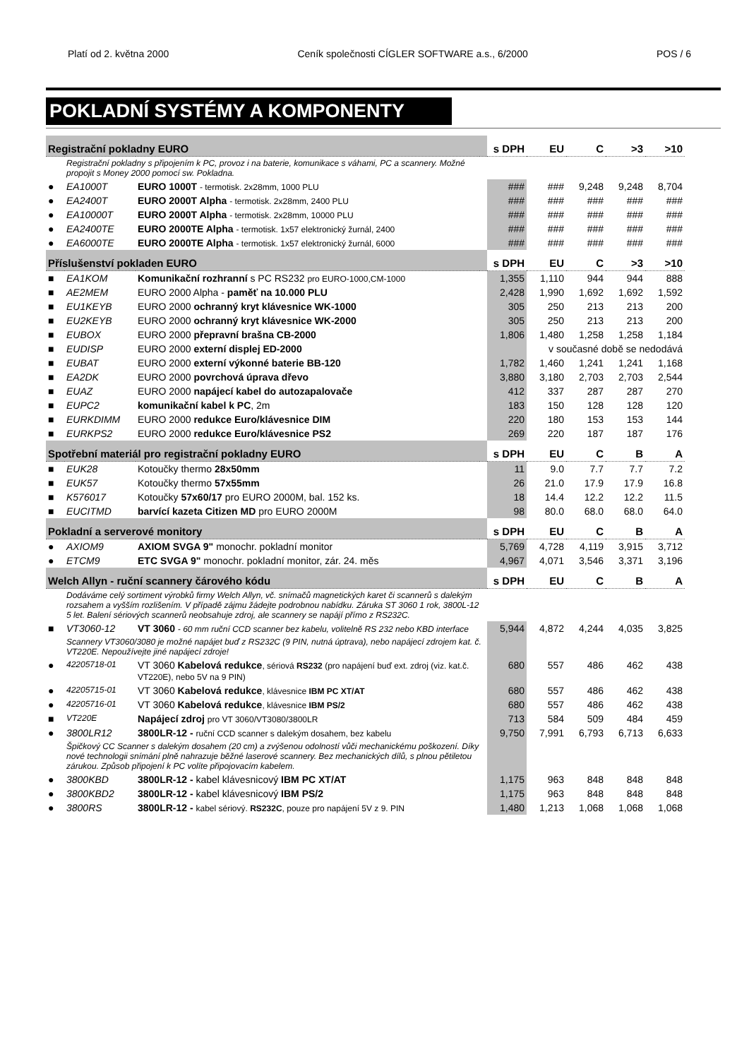Platí od 2. května 2000 Ceník společnosti CÍGLER SOFTWARE a.s., 6/2000 POS / 6
POKLADNÍ SYSTÉMY A KOMPONENTY
| Registrační pokladny EURO | | | | s DPH | EU | C | >3 | >10 |
| | Registrační pokladny s připojením k PC, provoz i na baterie, komunikace s váhami, PC a scannery. Možné propojit s Money 2000 pomocí sw. Pokladna. | | | | | | | |
| ● | EA1000T | EURO 1000T - termotisk. 2x28mm, 1000 PLU | | ### | ### | 9,248 | 9,248 | 8,704 |
| ● | EA2400T | EURO 2000T Alpha - termotisk. 2x28mm, 2400 PLU | | ### | ### | ### | ### | ### |
| ● | EA10000T | EURO 2000T Alpha - termotisk. 2x28mm, 10000 PLU | | ### | ### | ### | ### | ### |
| ● | EA2400TE | EURO 2000TE Alpha - termotisk. 1x57 elektronický žurnál, 2400 | | ### | ### | ### | ### | ### |
| ● | EA6000TE | EURO 2000TE Alpha - termotisk. 1x57 elektronický žurnál, 6000 | | ### | ### | ### | ### | ### |
| Příslušenství pokladen EURO | | | | s DPH | EU | C | >3 | >10 |
| ■ | EA1KOM | Komunikační rozhranní s PC RS232 pro EURO-1000,CM-1000 | | 1,355 | 1,110 | 944 | 944 | 888 |
| ■ | AE2MEM | EURO 2000 Alpha - paměť na 10.000 PLU | | 2,428 | 1,990 | 1,692 | 1,692 | 1,592 |
| ■ | EU1KEYB | EURO 2000 ochranný kryt klávesnice WK-1000 | | 305 | 250 | 213 | 213 | 200 |
| ■ | EU2KEYB | EURO 2000 ochranný kryt klávesnice WK-2000 | | 305 | 250 | 213 | 213 | 200 |
| ■ | EUBOX | EURO 2000 přepravní brašna CB-2000 | | 1,806 | 1,480 | 1,258 | 1,258 | 1,184 |
| ■ | EUDISP | EURO 2000 externí displej ED-2000 | | | v současné době se nedodává | | | |
| ■ | EUBAT | EURO 2000 externí výkonné baterie BB-120 | | 1,782 | 1,460 | 1,241 | 1,241 | 1,168 |
| ■ | EA2DK | EURO 2000 povrchová úprava dřevo | | 3,880 | 3,180 | 2,703 | 2,703 | 2,544 |
| ■ | EUAZ | EURO 2000 napájecí kabel do autozapalovače | | 412 | 337 | 287 | 287 | 270 |
| ■ | EUPC2 | komunikační kabel k PC , 2m | | 183 | 150 | 128 | 128 | 120 |
| ■ | EURKDIMM | EURO 2000 redukce Euro/klávesnice DIM | | 220 | 180 | 153 | 153 | 144 |
| ■ | EURKPS2 | EURO 2000 redukce Euro/klávesnice PS2 | | 269 | 220 | 187 | 187 | 176 |
| Spotřební materiál pro registrační pokladny EURO | | | | s DPH | EU | C | B | A |
| ■ | EUK28 | Kotoučky thermo 28x50mm | | 11 | 9.0 | 7.7 | 7.7 | 7.2 |
| ■ | EUK57 | Kotoučky thermo 57x55mm | | 26 | 21.0 | 17.9 | 17.9 | 16.8 |
| ■ | K576017 | Kotoučky 57x60/17 pro EURO 2000M, bal. 152 ks. | | 18 | 14.4 | 12.2 | 12.2 | 11.5 |
| ■ | EUCITMD | barvící kazeta Citizen MD pro EURO 2000M | | 98 | 80.0 | 68.0 | 68.0 | 64.0 |
| Pokladní a serverové monitory | | | | s DPH | EU | C | B | A |
| ● | AXIOM9 | AXIOM SVGA 9" monochr. pokladní monitor | | 5,769 | 4,728 | 4,119 | 3,915 | 3,712 |
| ● | ETCM9 | ETC SVGA 9" monochr. pokladní monitor, zár. 24. měs | | 4,967 | 4,071 | 3,546 | 3,371 | 3,196 |
| Welch Allyn - ruční scannery čárového kódu | | | | s DPH | EU | C | B | A |
| | Dodáváme celý sortiment výrobků firmy Welch Allyn, vč. snímačů magnetických karet či scannerů s dalekým rozsahem a vyšším rozlišením. V případě zájmu žádejte podrobnou nabídku. Záruka ST 3060 1 rok, 3800L-12 5 let. Balení sériových scannerů neobsahuje zdroj, ale scannery se napájí přímo z RS232C. | | | | | | | |
| ■ | VT3060-12 | VT 3060 - 60 mm ruční CCD scanner bez kabelu, volitelně RS 232 nebo KBD interface | | 5,944 | 4,872 | 4,244 | 4,035 | 3,825 |
| | Scannery VT3060/3080 je možné napájet buď z RS232C (9 PIN, nutná úptrava), nebo napájecí zdrojem kat. č. VT220E. Nepoužívejte jiné napájecí zdroje! | | | | | | | |
| ● | 42205718-01 | VT 3060 Kabelová redukce , sériová RS232 (pro napájení buď ext. zdroj (viz. kat.č. VT220E), nebo 5V na 9 PIN) | | 680 | 557 | 486 | 462 | 438 |
| ● | 42205715-01 | VT 3060 Kabelová redukce , klávesnice IBM PC XT/AT | | 680 | 557 | 486 | 462 | 438 |
| ● | 42205716-01 | VT 3060 Kabelová redukce , klávesnice IBM PS/2 | | 680 | 557 | 486 | 462 | 438 |
| ■ | VT220E | Napájecí zdroj pro VT 3060/VT3080/3800LR | | 713 | 584 | 509 | 484 | 459 |
| ● | 3800LR12 | 3800LR-12 - ruční CCD scanner s dalekým dosahem, bez kabelu | | 9,750 | 7,991 | 6,793 | 6,713 | 6,633 |
| | Špičkový CC Scanner s dalekým dosahem (20 cm) a zvýšenou odolností vůči mechanickému poškození. Díky nové technologii snímání plně nahrazuje běžné laserové scannery. Bez mechanických dílů, s plnou pětiletou zárukou. Způsob připojení k PC volíte připojovacím kabelem. | | | | | | | |
| ● | 3800KBD | 3800LR-12 - kabel klávesnicový IBM PC XT/AT | | 1,175 | 963 | 848 | 848 | 848 |
| ● | 3800KBD2 | 3800LR-12 - kabel klávesnicový IBM PS/2 | | 1,175 | 963 | 848 | 848 | 848 |
| ● | 3800RS | 3800LR-12 - kabel sériový. RS232C , pouze pro napájení 5V z 9. PIN | | 1,480 | 1,213 | 1,068 | 1,068 | 1,068 |